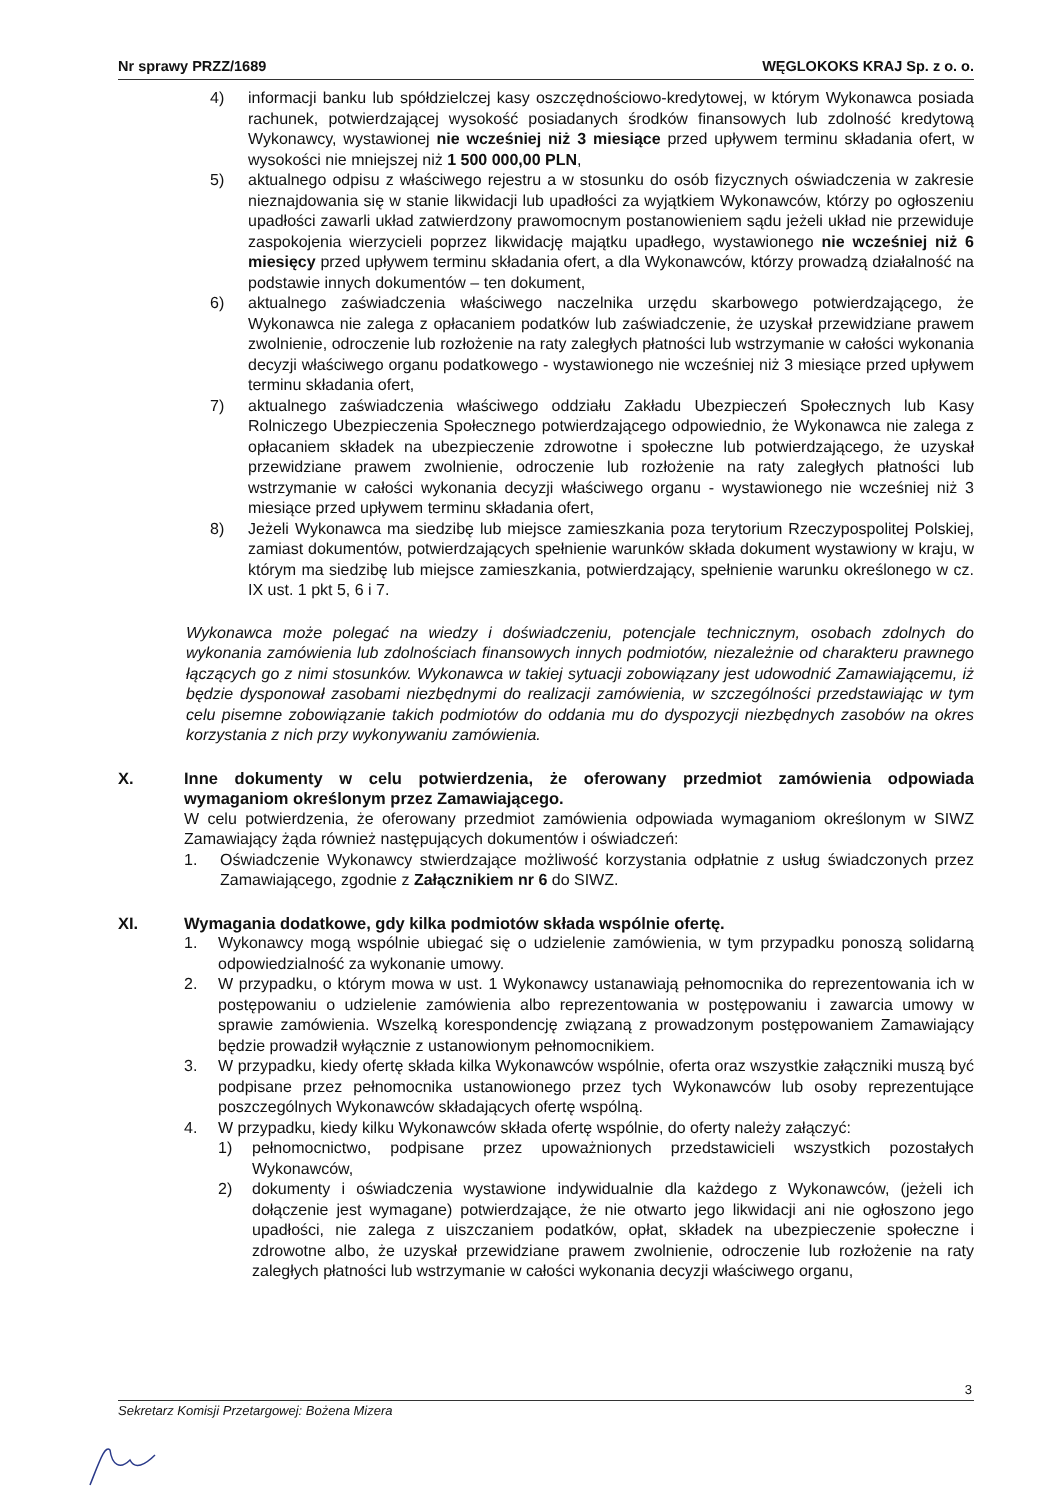Nr sprawy PRZZ/1689 WĘGLOKOKS KRAJ Sp. z o. o.
4) informacji banku lub spółdzielczej kasy oszczędnościowo-kredytowej, w którym Wykonawca posiada rachunek, potwierdzającej wysokość posiadanych środków finansowych lub zdolność kredytową Wykonawcy, wystawionej nie wcześniej niż 3 miesiące przed upływem terminu składania ofert, w wysokości nie mniejszej niż 1 500 000,00 PLN,
5) aktualnego odpisu z właściwego rejestru a w stosunku do osób fizycznych oświadczenia w zakresie nieznajdowania się w stanie likwidacji lub upadłości za wyjątkiem Wykonawców, którzy po ogłoszeniu upadłości zawarli układ zatwierdzony prawomocnym postanowieniem sądu jeżeli układ nie przewiduje zaspokojenia wierzycieli poprzez likwidację majątku upadłego, wystawionego nie wcześniej niż 6 miesięcy przed upływem terminu składania ofert, a dla Wykonawców, którzy prowadzą działalność na podstawie innych dokumentów – ten dokument,
6) aktualnego zaświadczenia właściwego naczelnika urzędu skarbowego potwierdzającego, że Wykonawca nie zalega z opłacaniem podatków lub zaświadczenie, że uzyskał przewidziane prawem zwolnienie, odroczenie lub rozłożenie na raty zaległych płatności lub wstrzymanie w całości wykonania decyzji właściwego organu podatkowego - wystawionego nie wcześniej niż 3 miesiące przed upływem terminu składania ofert,
7) aktualnego zaświadczenia właściwego oddziału Zakładu Ubezpieczeń Społecznych lub Kasy Rolniczego Ubezpieczenia Społecznego potwierdzającego odpowiednio, że Wykonawca nie zalega z opłacaniem składek na ubezpieczenie zdrowotne i społeczne lub potwierdzającego, że uzyskał przewidziane prawem zwolnienie, odroczenie lub rozłożenie na raty zaległych płatności lub wstrzymanie w całości wykonania decyzji właściwego organu - wystawionego nie wcześniej niż 3 miesiące przed upływem terminu składania ofert,
8) Jeżeli Wykonawca ma siedzibę lub miejsce zamieszkania poza terytorium Rzeczypospolitej Polskiej, zamiast dokumentów, potwierdzających spełnienie warunków składa dokument wystawiony w kraju, w którym ma siedzibę lub miejsce zamieszkania, potwierdzający, spełnienie warunku określonego w cz. IX ust. 1 pkt 5, 6 i 7.
Wykonawca może polegać na wiedzy i doświadczeniu, potencjale technicznym, osobach zdolnych do wykonania zamówienia lub zdolnościach finansowych innych podmiotów, niezależnie od charakteru prawnego łączących go z nimi stosunków. Wykonawca w takiej sytuacji zobowiązany jest udowodnić Zamawiającemu, iż będzie dysponował zasobami niezbędnymi do realizacji zamówienia, w szczególności przedstawiając w tym celu pisemne zobowiązanie takich podmiotów do oddania mu do dyspozycji niezbędnych zasobów na okres korzystania z nich przy wykonywaniu zamówienia.
X. Inne dokumenty w celu potwierdzenia, że oferowany przedmiot zamówienia odpowiada wymaganiom określonym przez Zamawiającego.
W celu potwierdzenia, że oferowany przedmiot zamówienia odpowiada wymaganiom określonym w SIWZ Zamawiający żąda również następujących dokumentów i oświadczeń:
1. Oświadczenie Wykonawcy stwierdzające możliwość korzystania odpłatnie z usług świadczonych przez Zamawiającego, zgodnie z Załącznikiem nr 6 do SIWZ.
XI. Wymagania dodatkowe, gdy kilka podmiotów składa wspólnie ofertę.
1. Wykonawcy mogą wspólnie ubiegać się o udzielenie zamówienia, w tym przypadku ponoszą solidarną odpowiedzialność za wykonanie umowy.
2. W przypadku, o którym mowa w ust. 1 Wykonawcy ustanawiają pełnomocnika do reprezentowania ich w postępowaniu o udzielenie zamówienia albo reprezentowania w postępowaniu i zawarcia umowy w sprawie zamówienia. Wszelką korespondencję związaną z prowadzonym postępowaniem Zamawiający będzie prowadził wyłącznie z ustanowionym pełnomocnikiem.
3. W przypadku, kiedy ofertę składa kilka Wykonawców wspólnie, oferta oraz wszystkie załączniki muszą być podpisane przez pełnomocnika ustanowionego przez tych Wykonawców lub osoby reprezentujące poszczególnych Wykonawców składających ofertę wspólną.
4. W przypadku, kiedy kilku Wykonawców składa ofertę wspólnie, do oferty należy załączyć:
1) pełnomocnictwo, podpisane przez upoważnionych przedstawicieli wszystkich pozostałych Wykonawców,
2) dokumenty i oświadczenia wystawione indywidualnie dla każdego z Wykonawców, (jeżeli ich dołączenie jest wymagane) potwierdzające, że nie otwarto jego likwidacji ani nie ogłoszono jego upadłości, nie zalega z uiszczaniem podatków, opłat, składek na ubezpieczenie społeczne i zdrowotne albo, że uzyskał przewidziane prawem zwolnienie, odroczenie lub rozłożenie na raty zaległych płatności lub wstrzymanie w całości wykonania decyzji właściwego organu,
3
Sekretarz Komisji Przetargowej: Bożena Mizera